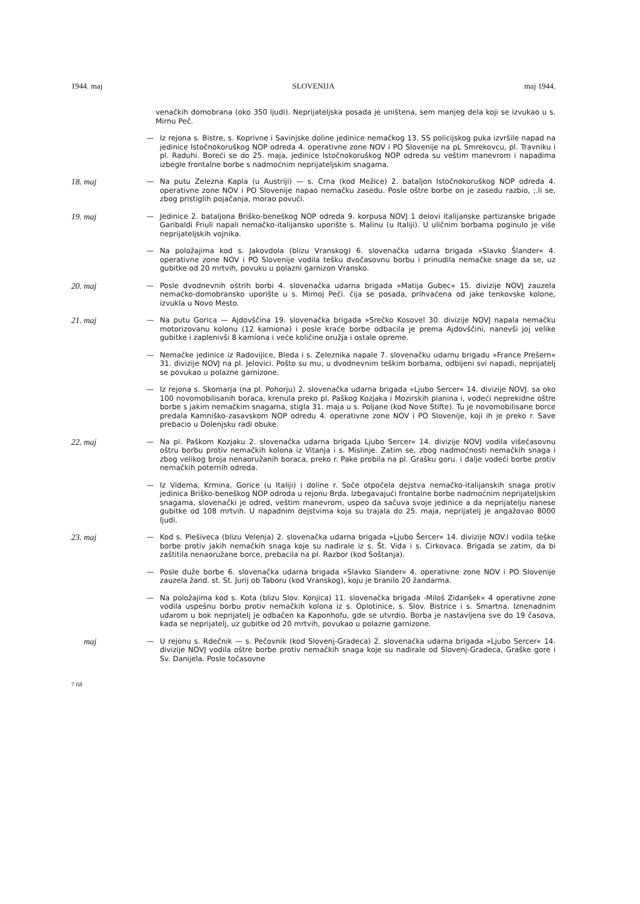1944. maj SLOVENIJA maj 1944.
venačkih domobrana (oko 350 ljudi). Neprijateljska posada je uništena, sem manjeg dela koji se izvukao u s. Mirnu Peč.
—
Iz rejona s. Bistre, s. Koprivne i Savinjske doline jedinice nemačkog 13. SS policijskog puka izvršile napad na jedinice Istočnokoruškog NOP odreda 4. operativne zone NOV i PO Slovenije na pL Smrekovcu, pl. Travniku i pl. Raduhi. Boreći se do 25. maja, jedinice Istočnokoruškog NOP odreda su veštim manevrom i napadima izbegle frontalne borbe s nadmoćnim neprijateljskim snagama.
18. maj
—
Na putu Zelezna Kapla (u Austriji) — s. Crna (kod Mežice) 2. bataljon Istočnokoruškog NOP odreda 4. operativne zone NOV i PO Slovenije napao nemačku zasedu. Posle oštre borbe on je zasedu razbio, ;.li se, zbog pristiglih pojačanja, morao povući.
19. maj
—
Jedinice 2. bataljona Briško-beneškog NOP odreda 9. korpusa NOVJ 1 delovi italijanske partizanske brigade Garibaldi Friuli napali nemačko-italijansko uporište s. Malinu (u Italiji). U uličnim borbama poginulo je više neprijateljskih vojnika.
—
Na položajima kod s. Jakovdola (blizu Vranskog) 6. slovenačka udarna brigada »Slavko Šlander« 4. operativne zone NOV i PO Slovenije vodila tešku dvočasovnu borbu i prinudila nemačke snage da se, uz gubitke od 20 mrtvih, povuku u polazni garnizon Vransko.
20. maj
—
Posle dvodnevnih oštrih borbi 4. slovenačka udarna brigada »Matija Gubec« 15. divizije NOVJ zauzela nemaćko-domobransko uporište u s. Mirnoj Peči. čija se posada, prihvaćena od jake tenkovske kolone, izvukla u Novo Mesto.
21. maj
—
Na putu Gorica — Ajdovščina 19. slovenačka brigada »Srečko Kosovel 30. divizije NOVJ napala nemačku motorizovanu kolonu (12 kamiona) i posle kraće borbe odbacila je prema Ajdovščini, nanevši joj velike gubitke i zaplenivši 8 kamiona i veće količine oružja i ostale opreme.
—
Nemačke jedinice iz Radovijice, Bleda i s. Zeleznika napale 7. slovenačku udarnu brigadu »France Prešern« 31. divizije NOVJ na pl. Jelovici. Pošto su mu, u dvodnevnim teškim borbama, odbijeni svi napadi, neprijatelj se povukao u polazne garnizone.
—
Iz rejona s. Skomarja (na pl. Pohorju) 2. slovenačka udarna brigada »Ljubo Sercer« 14. divizije NOVJ. sa oko 100 novomobilisanih boraca, krenula preko pl. Paškog Kozjaka i Mozirskih planina i, vodeći neprekidne oštre borbe s jakim nemačkim snagama, stigla 31. maja u s. Poljane (kod Nove Stifte). Tu je novomobilisane borce predala Kamniško-zasavskom NOP odredu 4. operativne zone NOV i PO Slovenije, koji ih je preko r. Save prebacio u Dolenjsku radi obuke.
22. maj
—
Na pl. Paškom Kozjaku 2. slovenačka udarna brigada Ljubo Sercer« 14. divizije NOVJ vodila višečasovnu oštru borbu protiv nemačkih kolona iz Vitanja i s. Mislinje. Zatim se, zbog nadmoćnosti nemačkih snaga i zbog velikog broja nenaoružanih boraca, preko r. Pake probila na pl. Grašku goru. i dalje vodeći borbe protiv nemačkih poternih odreda.
—
Iz Videma, Krmina, Gorice (u Italiji) i doline r. Soče otpočela dejstva nemačko-italijanskih snaga protiv jedinica Briško-beneškog NOP odroda u rejonu Brda. Izbegavajući frontalne borbe nadmoćnim neprijateljskim snagama, slovenački je odred, veštim manevrom, uspeo da sačuva svoje jedinice a da neprijatelju nanese gubitke od 108 mrtvih. U napadnim dejstvima koja su trajala do 25. maja, neprijatelj je angažovao 8000 ljudi.
23. maj
—
Kod s. Plešiveca (blizu Velenja) 2. slovenačka udarna brigada »Ljubo Šercer« 14. divizije NOV.I vodila teške borbe protiv jakih nemačkih snaga koje su nadirale iz s. Št. Vida i s. Cirkovaca. Brigada se zatim, da bi zaštitila nenaoružane borce, prebacila na pl. Razbor (kod Soštanja).
—
Posle duže borbe 6. slovenačka udarna brigada »Slavko Slander« 4. operativne zone NOV i PO Slovenije zauzela žand. st. St. Jurij ob Taboru (kod Vranskog), koju je branilo 20 žandarma.
—
Na položajima kod s. Kota (blizu Slov. Konjica) 11. slovenačka brigada -Miloš Zidanšek« 4 operativne zone vodila uspešnu borbu protiv nemačkih kolona iz s. Oplotinice, s. Slov. Bistrice i s. Smartna. Iznenadnim udarom u bok neprijatelj je odbačen ka Kaponhofu, gde se utvrdio. Borba je nastavljena sve do 19 časova, kada se neprijatelj, uz gubitke od 20 mrtvih, povukao u polazne garnizone.
maj
—
U rejonu s. Rdečnik — s. Pečovnik (kod Slovenj-Gradeca) 2. slovenaćka udarna brigada »Ljubo Sercer« 14. divizije NOVJ vodila oštre borbe protiv nemačkih snaga koje su nadirale od Slovenj-Gradeca, Graške gore i Sv. Danijela. Posle točasovne
7 fi8